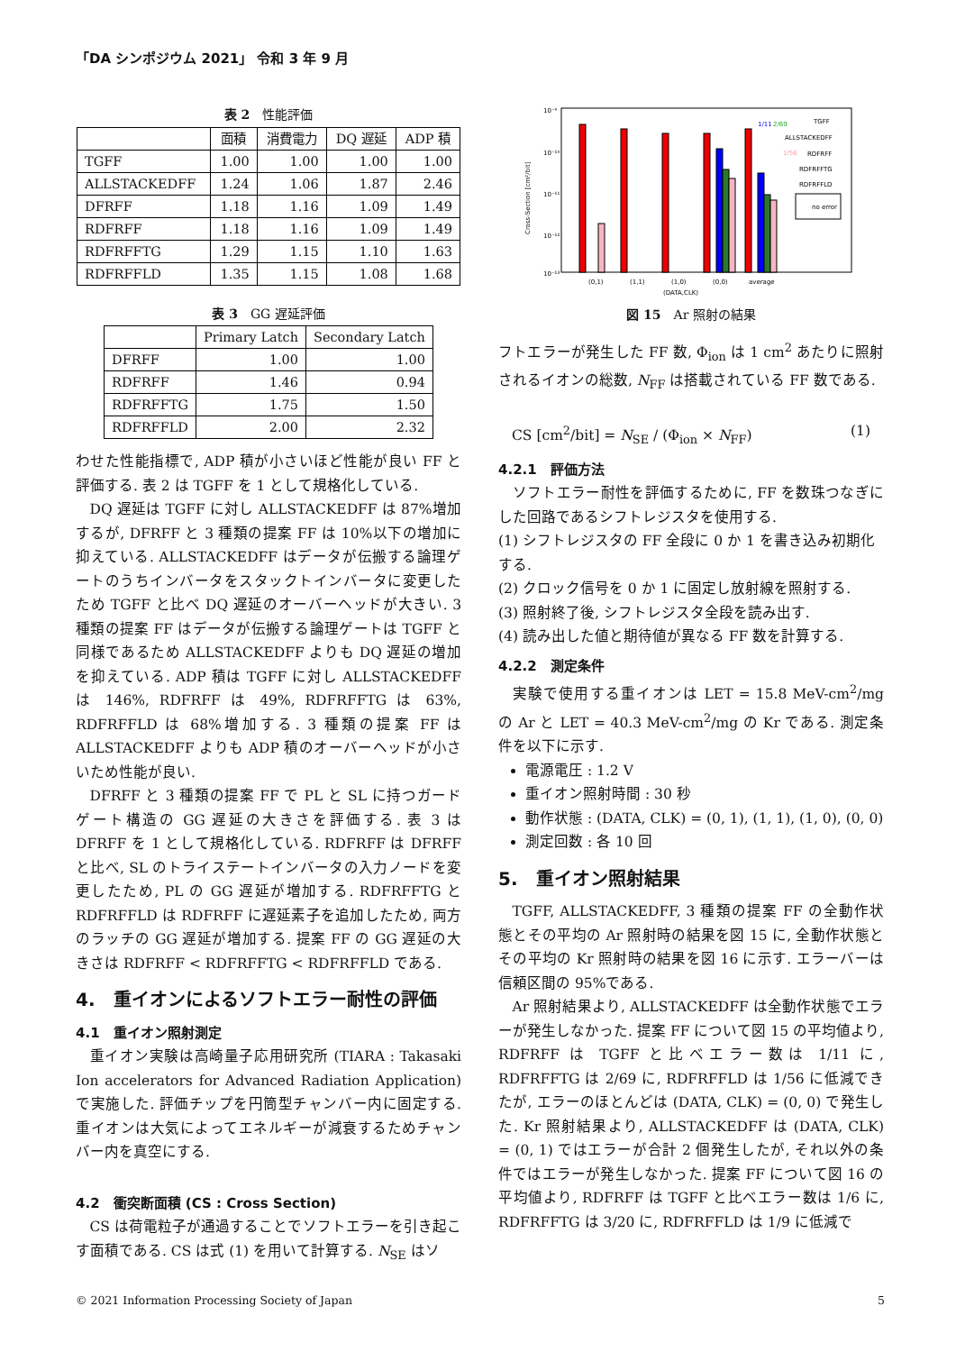「DA シンポジウム 2021」 令和 3 年 9 月
表 2　性能評価
| | 面積 | 消費電力 | DQ 遅延 | ADP 積 |
| --- | --- | --- | --- | --- |
| TGFF | 1.00 | 1.00 | 1.00 | 1.00 |
| ALLSTACKEDFF | 1.24 | 1.06 | 1.87 | 2.46 |
| DFRFF | 1.18 | 1.16 | 1.09 | 1.49 |
| RDFRFF | 1.18 | 1.16 | 1.09 | 1.49 |
| RDFRFFTG | 1.29 | 1.15 | 1.10 | 1.63 |
| RDFRFFLD | 1.35 | 1.15 | 1.08 | 1.68 |
表 3　GG 遅延評価
| | Primary Latch | Secondary Latch |
| --- | --- | --- |
| DFRFF | 1.00 | 1.00 |
| RDFRFF | 1.46 | 0.94 |
| RDFRFFTG | 1.75 | 1.50 |
| RDFRFFLD | 2.00 | 2.32 |
わせた性能指標で, ADP 積が小さいほど性能が良い FF と評価する. 表 2 は TGFF を 1 として規格化している.
DQ 遅延は TGFF に対し ALLSTACKEDFF は 87%増加するが, DFRFF と 3 種類の提案 FF は 10%以下の増加に抑えている. ALLSTACKEDFF はデータが伝搬する論理ゲートのうちインバータをスタックトインバータに変更したため TGFF と比べ DQ 遅延のオーバーヘッドが大きい. 3 種類の提案 FF はデータが伝搬する論理ゲートは TGFF と同様であるため ALLSTACKEDFF よりも DQ 遅延の増加を抑えている. ADP 積は TGFF に対し ALLSTACKEDFF は 146%, RDFRFF は 49%, RDFRFFTG は 63%, RDFRFFLD は 68%増加する. 3 種類の提案 FF は ALLSTACKEDFF よりも ADP 積のオーバーヘッドが小さいため性能が良い.
DFRFF と 3 種類の提案 FF で PL と SL に持つガードゲート構造の GG 遅延の大きさを評価する. 表 3 は DFRFF を 1 として規格化している. RDFRFF は DFRFF と比べ, SL のトライステートインバータの入力ノードを変更したため, PL の GG 遅延が増加する. RDFRFFTG と RDFRFFLD は RDFRFF に遅延素子を追加したため, 両方のラッチの GG 遅延が増加する. 提案 FF の GG 遅延の大きさは RDFRFF < RDFRFFTG < RDFRFFLD である.
4.　重イオンによるソフトエラー耐性の評価
4.1　重イオン照射測定
重イオン実験は高崎量子応用研究所 (TIARA : Takasaki Ion accelerators for Advanced Radiation Application) で実施した. 評価チップを円筒型チャンバー内に固定する. 重イオンは大気によってエネルギーが減衰するためチャンバー内を真空にする.
4.2　衝突断面積 (CS : Cross Section)
CS は荷電粒子が通過することでソフトエラーを引き起こす面積である. CS は式 (1) を用いて計算する. N<sub>SE</sub> はソ
10⁻⁹
10⁻¹⁰
10⁻¹¹
10⁻¹²
10⁻¹³
Cross-Section [cm²/bit]
1/11
2/69
1/56
TGFF
ALLSTACKEDFF
RDFRFF
RDFRFFTG
RDFRFFLD
no error
(0,1)
(1,1)
(1,0)
(0,0)
average
(DATA,CLK)
図 15　Ar 照射の結果
フトエラーが発生した FF 数, Φ<sub>ion</sub> は 1 cm<sup>2</sup> あたりに照射されるイオンの総数, N<sub>FF</sub> は搭載されている FF 数である.
CS [cm<sup>2</sup>/bit] = N<sub>SE</sub> / (Φ<sub>ion</sub> × N<sub>FF</sub>) (1)
4.2.1　評価方法
ソフトエラー耐性を評価するために, FF を数珠つなぎにした回路であるシフトレジスタを使用する.
(1) シフトレジスタの FF 全段に 0 か 1 を書き込み初期化する.
(2) クロック信号を 0 か 1 に固定し放射線を照射する.
(3) 照射終了後, シフトレジスタ全段を読み出す.
(4) 読み出した値と期待値が異なる FF 数を計算する.
4.2.2　測定条件
実験で使用する重イオンは LET = 15.8 MeV-cm<sup>2</sup>/mg の Ar と LET = 40.3 MeV-cm<sup>2</sup>/mg の Kr である. 測定条件を以下に示す.
電源電圧 : 1.2 V
重イオン照射時間 : 30 秒
動作状態 : (DATA, CLK) = (0, 1), (1, 1), (1, 0), (0, 0)
測定回数 : 各 10 回
5.　重イオン照射結果
TGFF, ALLSTACKEDFF, 3 種類の提案 FF の全動作状態とその平均の Ar 照射時の結果を図 15 に, 全動作状態とその平均の Kr 照射時の結果を図 16 に示す. エラーバーは信頼区間の 95%である.
Ar 照射結果より, ALLSTACKEDFF は全動作状態でエラーが発生しなかった. 提案 FF について図 15 の平均値より, RDFRFF は TGFF と比べエラー数は 1/11 に, RDFRFFTG は 2/69 に, RDFRFFLD は 1/56 に低減できたが, エラーのほとんどは (DATA, CLK) = (0, 0) で発生した. Kr 照射結果より, ALLSTACKEDFF は (DATA, CLK) = (0, 1) ではエラーが合計 2 個発生したが, それ以外の条件ではエラーが発生しなかった. 提案 FF について図 16 の平均値より, RDFRFF は TGFF と比べエラー数は 1/6 に, RDFRFFTG は 3/20 に, RDFRFFLD は 1/9 に低減で
© 2021 Information Processing Society of Japan 5